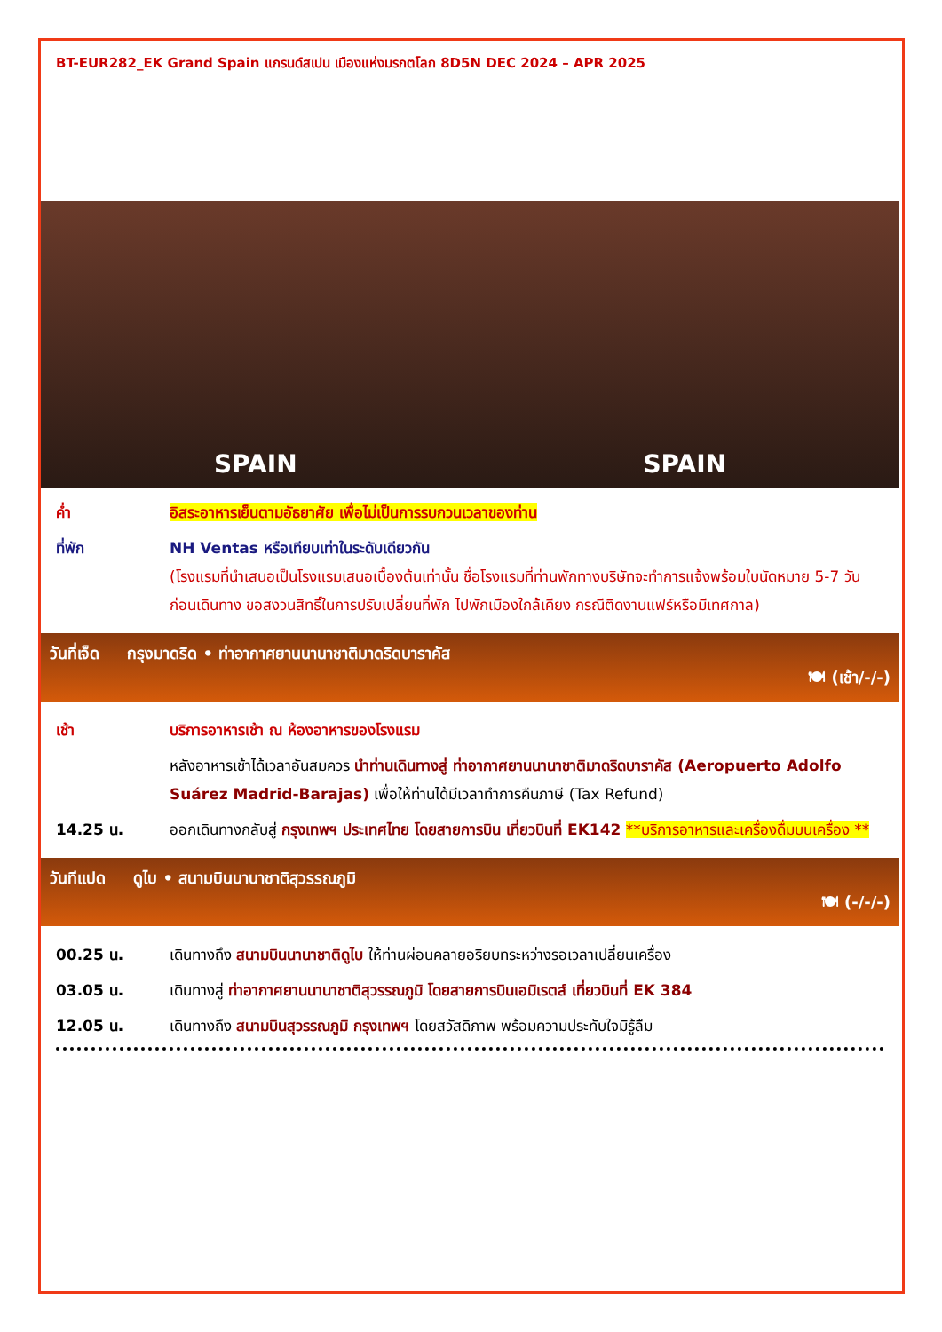BT-EUR282_EK Grand Spain แกรนด์สเปน เมืองแห่งมรกตโลก 8D5N DEC 2024 – APR 2025
SPAIN SPAIN
ค่ำ อิสระอาหารเย็นตามอัธยาศัย เพื่อไม่เป็นการรบกวนเวลาของท่าน
ที่พัก NH Ventas หรือเทียบเท่าในระดับเดียวกัน
(โรงแรมที่นำเสนอเป็นโรงแรมเสนอเบื้องต้นเท่านั้น ชื่อโรงแรมที่ท่านพักทางบริษัทจะทำการแจ้งพร้อมใบนัดหมาย 5-7 วันก่อนเดินทาง ขอสงวนสิทธิ์ในการปรับเปลี่ยนที่พัก ไปพักเมืองใกล้เคียง กรณีติดงานแฟร์หรือมีเทศกาล)
วันที่เจ็ด กรุงมาดริด • ท่าอากาศยานนานาชาติมาดริดบาราคัส
🍽 (เช้า/-/-)
เช้า บริการอาหารเช้า ณ ห้องอาหารของโรงแรม
หลังอาหารเช้าได้เวลาอันสมควร นำท่านเดินทางสู่ ท่าอากาศยานนานาชาติมาดริดบาราคัส (Aeropuerto Adolfo Suárez Madrid-Barajas) เพื่อให้ท่านได้มีเวลาทำการคืนภาษี (Tax Refund)
14.25 น. ออกเดินทางกลับสู่ กรุงเทพฯ ประเทศไทย โดยสายการบิน เที่ยวบินที่ EK142 **บริการอาหารและเครื่องดื่มบนเครื่อง **
วันทีแปด ดูไบ • สนามบินนานาชาติสุวรรณภูมิ
🍽 (-/-/-)
00.25 น. เดินทางถึง สนามบินนานาชาติดูไบ ให้ท่านผ่อนคลายอริยบทระหว่างรอเวลาเปลี่ยนเครื่อง
03.05 น. เดินทางสู่ ท่าอากาศยานนานาชาติสุวรรณภูมิ โดยสายการบินเอมิเรตส์ เที่ยวบินที่ EK 384
12.05 น. เดินทางถึง สนามบินสุวรรณภูมิ กรุงเทพฯ โดยสวัสดิภาพ พร้อมความประทับใจมิรู้ลืม